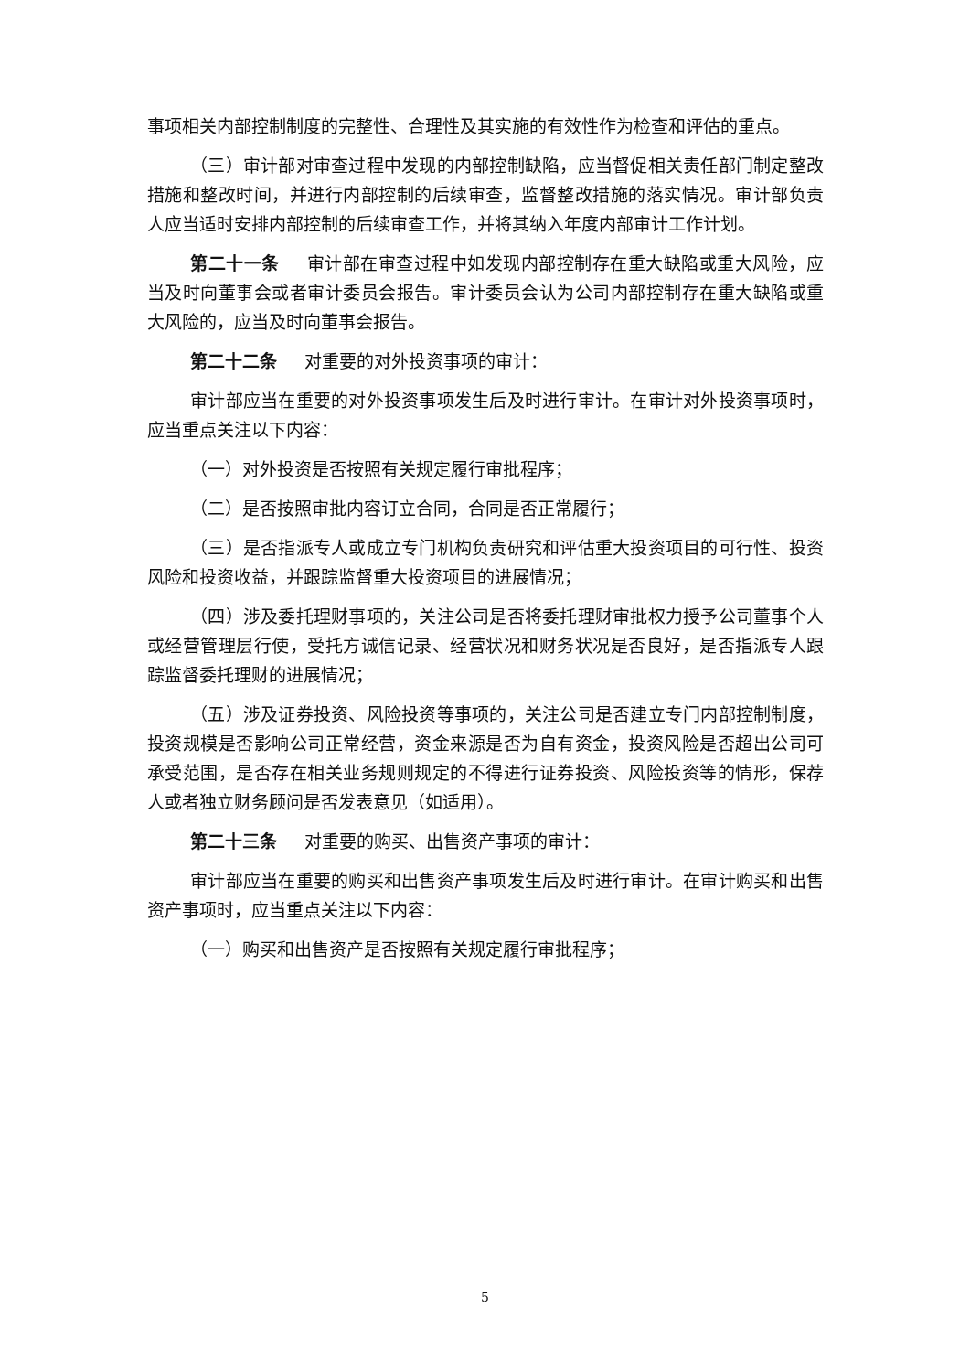事项相关内部控制制度的完整性、合理性及其实施的有效性作为检查和评估的重点。
（三）审计部对审查过程中发现的内部控制缺陷，应当督促相关责任部门制定整改措施和整改时间，并进行内部控制的后续审查，监督整改措施的落实情况。审计部负责人应当适时安排内部控制的后续审查工作，并将其纳入年度内部审计工作计划。
第二十一条 审计部在审查过程中如发现内部控制存在重大缺陷或重大风险，应当及时向董事会或者审计委员会报告。审计委员会认为公司内部控制存在重大缺陷或重大风险的，应当及时向董事会报告。
第二十二条 对重要的对外投资事项的审计：
审计部应当在重要的对外投资事项发生后及时进行审计。在审计对外投资事项时，应当重点关注以下内容：
（一）对外投资是否按照有关规定履行审批程序；
（二）是否按照审批内容订立合同，合同是否正常履行；
（三）是否指派专人或成立专门机构负责研究和评估重大投资项目的可行性、投资风险和投资收益，并跟踪监督重大投资项目的进展情况；
（四）涉及委托理财事项的，关注公司是否将委托理财审批权力授予公司董事个人或经营管理层行使，受托方诚信记录、经营状况和财务状况是否良好，是否指派专人跟踪监督委托理财的进展情况；
（五）涉及证券投资、风险投资等事项的，关注公司是否建立专门内部控制制度，投资规模是否影响公司正常经营，资金来源是否为自有资金，投资风险是否超出公司可承受范围，是否存在相关业务规则规定的不得进行证券投资、风险投资等的情形，保荐人或者独立财务顾问是否发表意见（如适用）。
第二十三条 对重要的购买、出售资产事项的审计：
审计部应当在重要的购买和出售资产事项发生后及时进行审计。在审计购买和出售资产事项时，应当重点关注以下内容：
（一）购买和出售资产是否按照有关规定履行审批程序；
5